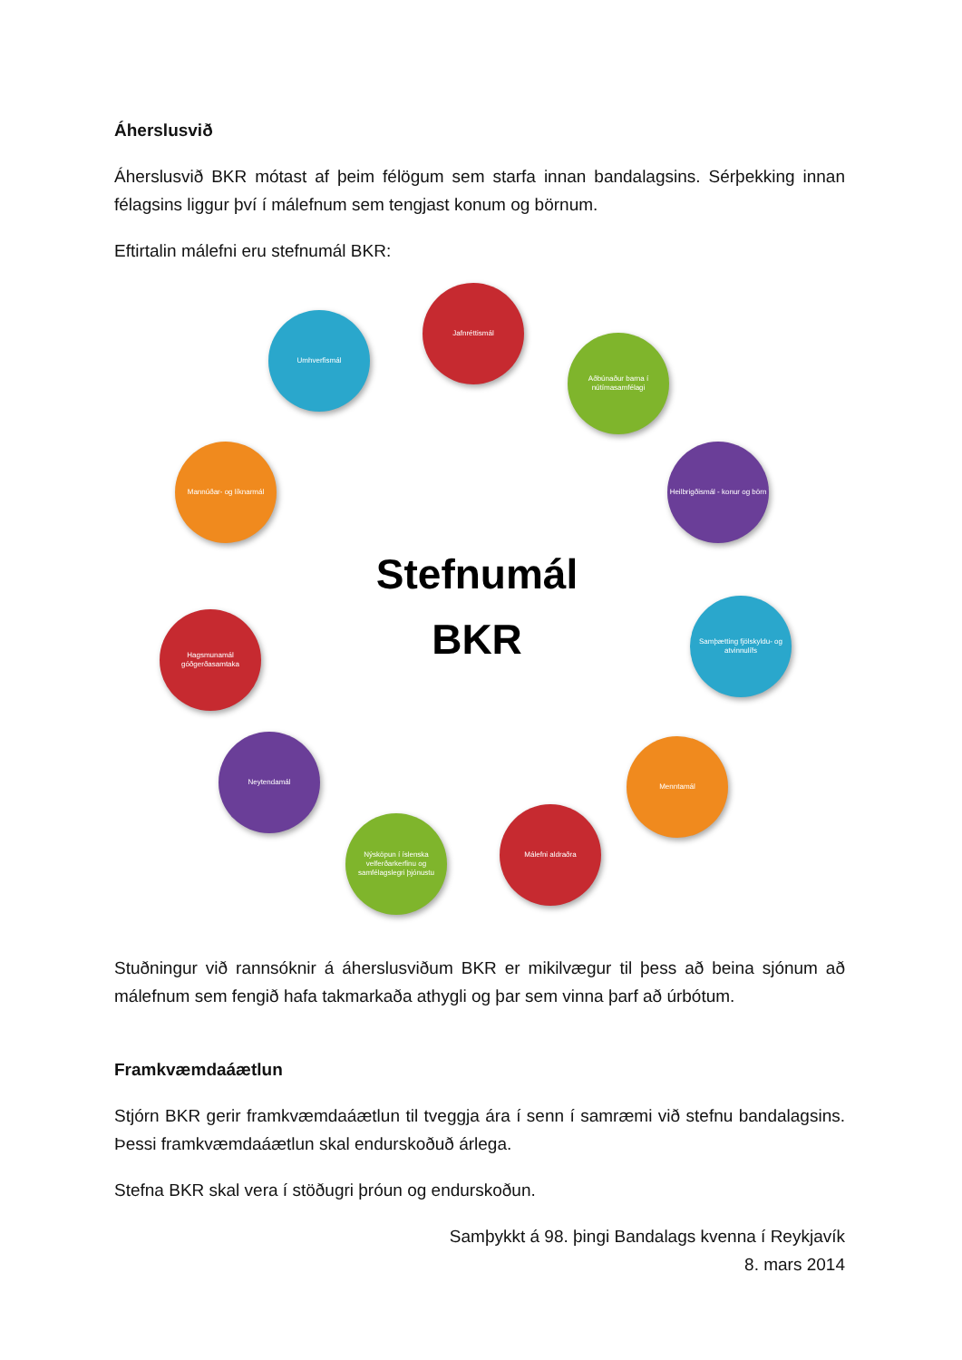Áherslusvið
Áherslusvið BKR mótast af þeim félögum sem starfa innan bandalagsins. Sérþekking innan félagsins liggur því í málefnum sem tengjast konum og börnum.
Eftirtalin málefni eru stefnumál BKR:
Jafnréttismál
Aðbúnaður barna í nútímasamfélagi
Heilbrigðismál - konur og börn
Samþætting fjölskyldu- og atvinnulífs
Menntamál
Málefni aldraðra
Nýsköpun í íslenska velferðarkerfinu og samfélagslegri þjónustu
Neytendamál
Hagsmunamál góðgerðasamtaka
Mannúðar- og líknarmál
Umhverfismál
Stefnumál
BKR
Stuðningur við rannsóknir á áherslusviðum BKR er mikilvægur til þess að beina sjónum að málefnum sem fengið hafa takmarkaða athygli og þar sem vinna þarf að úrbótum.
Framkvæmdaáætlun
Stjórn BKR gerir framkvæmdaáætlun til tveggja ára í senn í samræmi við stefnu bandalagsins. Þessi framkvæmdaáætlun skal endurskoðuð árlega.
Stefna BKR skal vera í stöðugri þróun og endurskoðun.
Samþykkt á 98. þingi Bandalags kvenna í Reykjavík
8. mars 2014